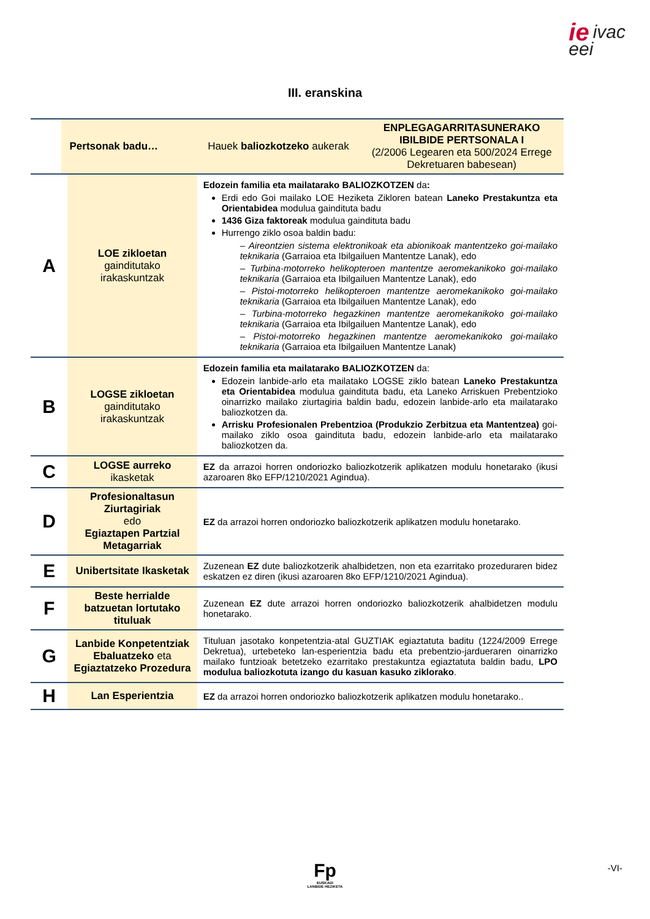ie ivac
eei
III. eranskina
| Pertsonak badu… | | Hauek baliozkotzeko aukerak | ENPLEGAGARRITASUNERAKO IBILBIDE PERTSONALA I (2/2006 Legearen eta 500/2024 Errege Dekretuaren babesean) |
| --- | --- | --- | --- |
| A | LOE zikloetan gainditutako irakaskuntzak | Edozein familia eta mailatarako BALIOZKOTZEN da : Erdi edo Goi mailako LOE Heziketa Zikloren batean Laneko Prestakuntza eta Orientabidea modulua gaindituta badu 1436 Giza faktoreak modulua gaindituta badu Hurrengo ziklo osoa baldin badu: – Aireontzien sistema elektronikoak eta abionikoak mantentzeko goi-mailako teknikaria (Garraioa eta Ibilgailuen Mantentze Lanak), edo – Turbina-motorreko helikopteroen mantentze aeromekanikoko goi-mailako teknikaria (Garraioa eta Ibilgailuen Mantentze Lanak), edo – Pistoi-motorreko helikopteroen mantentze aeromekanikoko goi-mailako teknikaria (Garraioa eta Ibilgailuen Mantentze Lanak), edo – Turbina-motorreko hegazkinen mantentze aeromekanikoko goi-mailako teknikaria (Garraioa eta Ibilgailuen Mantentze Lanak), edo – Pistoi-motorreko hegazkinen mantentze aeromekanikoko goi-mailako teknikaria (Garraioa eta Ibilgailuen Mantentze Lanak) | |
| B | LOGSE zikloetan gainditutako irakaskuntzak | Edozein familia eta mailatarako BALIOZKOTZEN da: Edozein lanbide-arlo eta mailatako LOGSE ziklo batean Laneko Prestakuntza eta Orientabidea modulua gaindituta badu, eta Laneko Arriskuen Prebentzioko oinarrizko mailako ziurtagiria baldin badu, edozein lanbide-arlo eta mailatarako baliozkotzen da. Arrisku Profesionalen Prebentzioa (Produkzio Zerbitzua eta Mantentzea) goi-mailako ziklo osoa gaindituta badu, edozein lanbide-arlo eta mailatarako baliozkotzen da. | |
| C | LOGSE aurreko ikasketak | EZ da arrazoi horren ondoriozko baliozkotzerik aplikatzen modulu honetarako (ikusi azaroaren 8ko EFP/1210/2021 Agindua). | |
| D | Profesionaltasun Ziurtagiriak edo Egiaztapen Partzial Metagarriak | EZ da arrazoi horren ondoriozko baliozkotzerik aplikatzen modulu honetarako. | |
| E | Unibertsitate Ikasketak | Zuzenean EZ dute baliozkotzerik ahalbidetzen, non eta ezarritako prozeduraren bidez eskatzen ez diren (ikusi azaroaren 8ko EFP/1210/2021 Agindua). | |
| F | Beste herrialde batzuetan lortutako tituluak | Zuzenean EZ dute arrazoi horren ondoriozko baliozkotzerik ahalbidetzen modulu honetarako. | |
| G | Lanbide Konpetentziak Ebaluatzeko eta Egiaztatzeko Prozedura | Tituluan jasotako konpetentzia-atal GUZTIAK egiaztatuta baditu (1224/2009 Errege Dekretua), urtebeteko lan-esperientzia badu eta prebentzio-jardueraren oinarrizko mailako funtzioak betetzeko ezarritako prestakuntza egiaztatuta baldin badu, LPO modulua baliozkotuta izango du kasuan kasuko ziklorako . | |
| H | Lan Esperientzia | EZ da arrazoi horren ondoriozko baliozkotzerik aplikatzen modulu honetarako.. | |
Fp
EUSKADI
LANBIDE HEZIKETA
-VI-